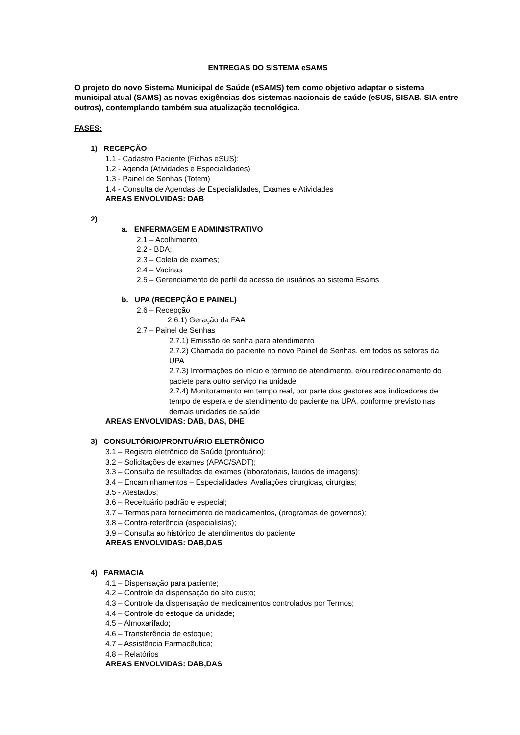ENTREGAS DO SISTEMA eSAMS
O projeto do novo Sistema Municipal de Saúde (eSAMS) tem como objetivo adaptar o sistema municipal atual (SAMS) as novas exigências dos sistemas nacionais de saúde (eSUS, SISAB, SIA entre outros), contemplando também sua atualização tecnológica.
FASES:
1) RECEPÇÃO
1.1 - Cadastro Paciente (Fichas eSUS);
1.2 - Agenda (Atividades e Especialidades)
1.3 - Painel de Senhas (Totem)
1.4 - Consulta de Agendas de Especialidades, Exames e Atividades
AREAS ENVOLVIDAS: DAB
2)
a. ENFERMAGEM E ADMINISTRATIVO
2.1 – Acolhimento;
2.2 - BDA;
2.3 – Coleta de exames;
2.4 – Vacinas
2.5 – Gerenciamento de perfil de acesso de usuários ao sistema Esams
b. UPA (RECEPÇÃO E PAINEL)
2.6 – Recepção
2.6.1) Geração da FAA
2.7 – Painel de Senhas
2.7.1) Emissão de senha para atendimento
2.7.2) Chamada do paciente no novo Painel de Senhas, em todos os setores da UPA
2.7.3) Informações do início e término de atendimento, e/ou redirecionamento do paciete para outro serviço na unidade
2.7.4) Monitoramento em tempo real, por parte dos gestores aos indicadores de tempo de espera e de atendimento do paciente na UPA, conforme previsto nas demais unidades de saúde
AREAS ENVOLVIDAS: DAB, DAS, DHE
3) CONSULTÓRIO/PRONTUÁRIO ELETRÔNICO
3.1 – Registro eletrônico de Saúde (prontuário);
3.2 – Solicitações de exames (APAC/SADT);
3.3 – Consulta de resultados de exames (laboratoriais, laudos de imagens);
3.4 – Encaminhamentos – Especialidades, Avaliações cirurgicas, cirurgias;
3.5 - Atestados;
3.6 – Receituário padrão e especial;
3.7 – Termos para fornecimento de medicamentos, (programas de governos);
3.8 – Contra-referência (especialistas);
3.9 – Consulta ao histórico de atendimentos do paciente
AREAS ENVOLVIDAS: DAB,DAS
4) FARMACIA
4.1 – Dispensação para paciente;
4.2 – Controle da dispensação do alto custo;
4.3 – Controle da dispensação de medicamentos controlados por Termos;
4.4 – Controle do estoque da unidade;
4.5 – Almoxarifado;
4.6 – Transferência de estoque;
4.7 – Assistência Farmacêutica;
4.8 – Relatórios
AREAS ENVOLVIDAS: DAB,DAS